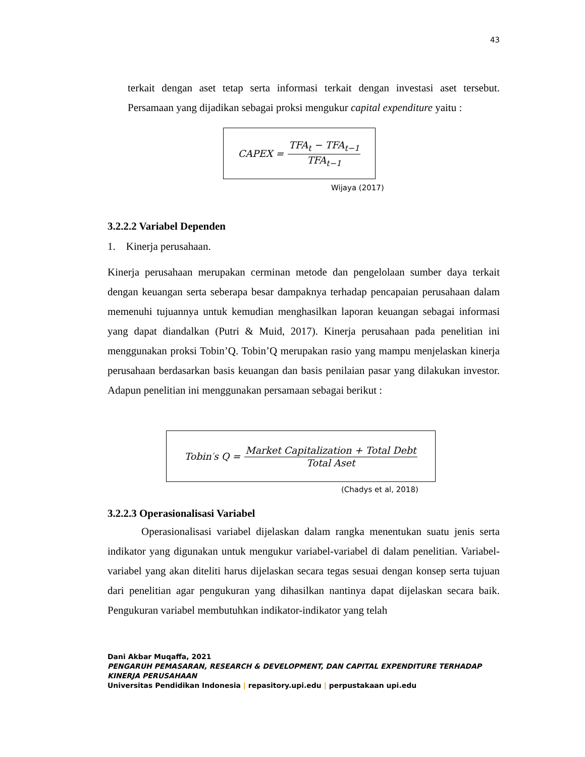43
terkait dengan aset tetap serta informasi terkait dengan investasi aset tersebut. Persamaan yang dijadikan sebagai proksi mengukur capital expenditure yaitu :
CAPEX = TFA<sub>t</sub> − TFA<sub>t−1</sub> TFA<sub>t−1</sub>
Wijaya (2017)
3.2.2.2 Variabel Dependen
1. Kinerja perusahaan.
Kinerja perusahaan merupakan cerminan metode dan pengelolaan sumber daya terkait dengan keuangan serta seberapa besar dampaknya terhadap pencapaian perusahaan dalam memenuhi tujuannya untuk kemudian menghasilkan laporan keuangan sebagai informasi yang dapat diandalkan (Putri & Muid, 2017). Kinerja perusahaan pada penelitian ini menggunakan proksi Tobin’Q. Tobin’Q merupakan rasio yang mampu menjelaskan kinerja perusahaan berdasarkan basis keuangan dan basis penilaian pasar yang dilakukan investor. Adapun penelitian ini menggunakan persamaan sebagai berikut :
Tobin′s Q = Market Capitalization + Total Debt Total Aset
(Chadys et al, 2018)
3.2.2.3 Operasionalisasi Variabel
Operasionalisasi variabel dijelaskan dalam rangka menentukan suatu jenis serta indikator yang digunakan untuk mengukur variabel-variabel di dalam penelitian. Variabel- variabel yang akan diteliti harus dijelaskan secara tegas sesuai dengan konsep serta tujuan dari penelitian agar pengukuran yang dihasilkan nantinya dapat dijelaskan secara baik. Pengukuran variabel membutuhkan indikator-indikator yang telah
Dani Akbar Muqaffa, 2021
PENGARUH PEMASARAN, RESEARCH & DEVELOPMENT, DAN CAPITAL EXPENDITURE TERHADAP
KINERJA PERUSAHAAN
Universitas Pendidikan Indonesia | repasitory.upi.edu | perpustakaan upi.edu